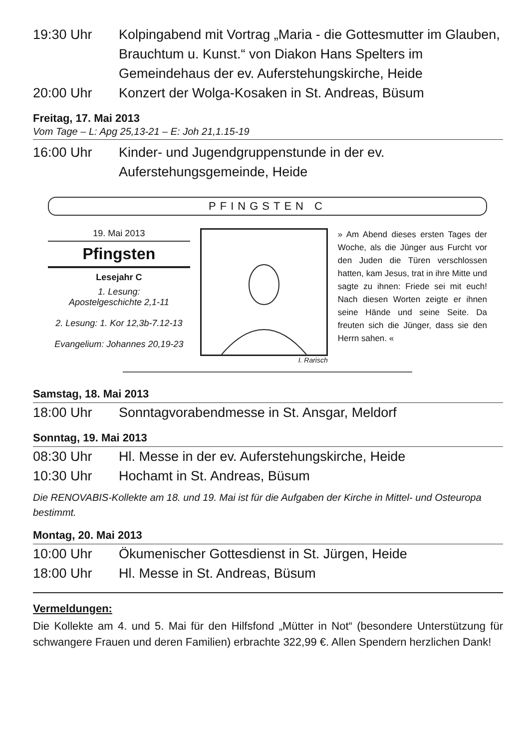19:30 Uhr Kolpingabend mit Vortrag „Maria - die Gottesmutter im Glauben, Brauchtum u. Kunst.“ von Diakon Hans Spelters im Gemeindehaus der ev. Auferstehungskirche, Heide
20:00 Uhr Konzert der Wolga-Kosaken in St. Andreas, Büsum
Freitag, 17. Mai 2013
Vom Tage – L: Apg 25,13-21 – E: Joh 21,1.15-19
16:00 Uhr Kinder- und Jugendgruppenstunde in der ev. Auferstehungsgemeinde, Heide
PFINGSTEN C
19. Mai 2013
Pfingsten
Lesejahr C
1. Lesung:
Apostelgeschichte 2,1-11
2. Lesung: 1. Kor 12,3b-7.12-13
Evangelium: Johannes 20,19-23
I. Rarisch
» Am Abend dieses ersten Tages der Woche, als die Jünger aus Furcht vor den Juden die Türen verschlossen hatten, kam Jesus, trat in ihre Mitte und sagte zu ihnen: Friede sei mit euch! Nach diesen Worten zeigte er ihnen seine Hände und seine Seite. Da freuten sich die Jünger, dass sie den Herrn sahen. «
Samstag, 18. Mai 2013
18:00 Uhr Sonntagvorabendmesse in St. Ansgar, Meldorf
Sonntag, 19. Mai 2013
08:30 Uhr Hl. Messe in der ev. Auferstehungskirche, Heide
10:30 Uhr Hochamt in St. Andreas, Büsum
Die RENOVABIS-Kollekte am 18. und 19. Mai ist für die Aufgaben der Kirche in Mittel- und Osteuropa bestimmt.
Montag, 20. Mai 2013
10:00 Uhr Ökumenischer Gottesdienst in St. Jürgen, Heide
18:00 Uhr Hl. Messe in St. Andreas, Büsum
Vermeldungen:
Die Kollekte am 4. und 5. Mai für den Hilfsfond „Mütter in Not“ (besondere Unterstützung für schwangere Frauen und deren Familien) erbrachte 322,99 €. Allen Spendern herzlichen Dank!